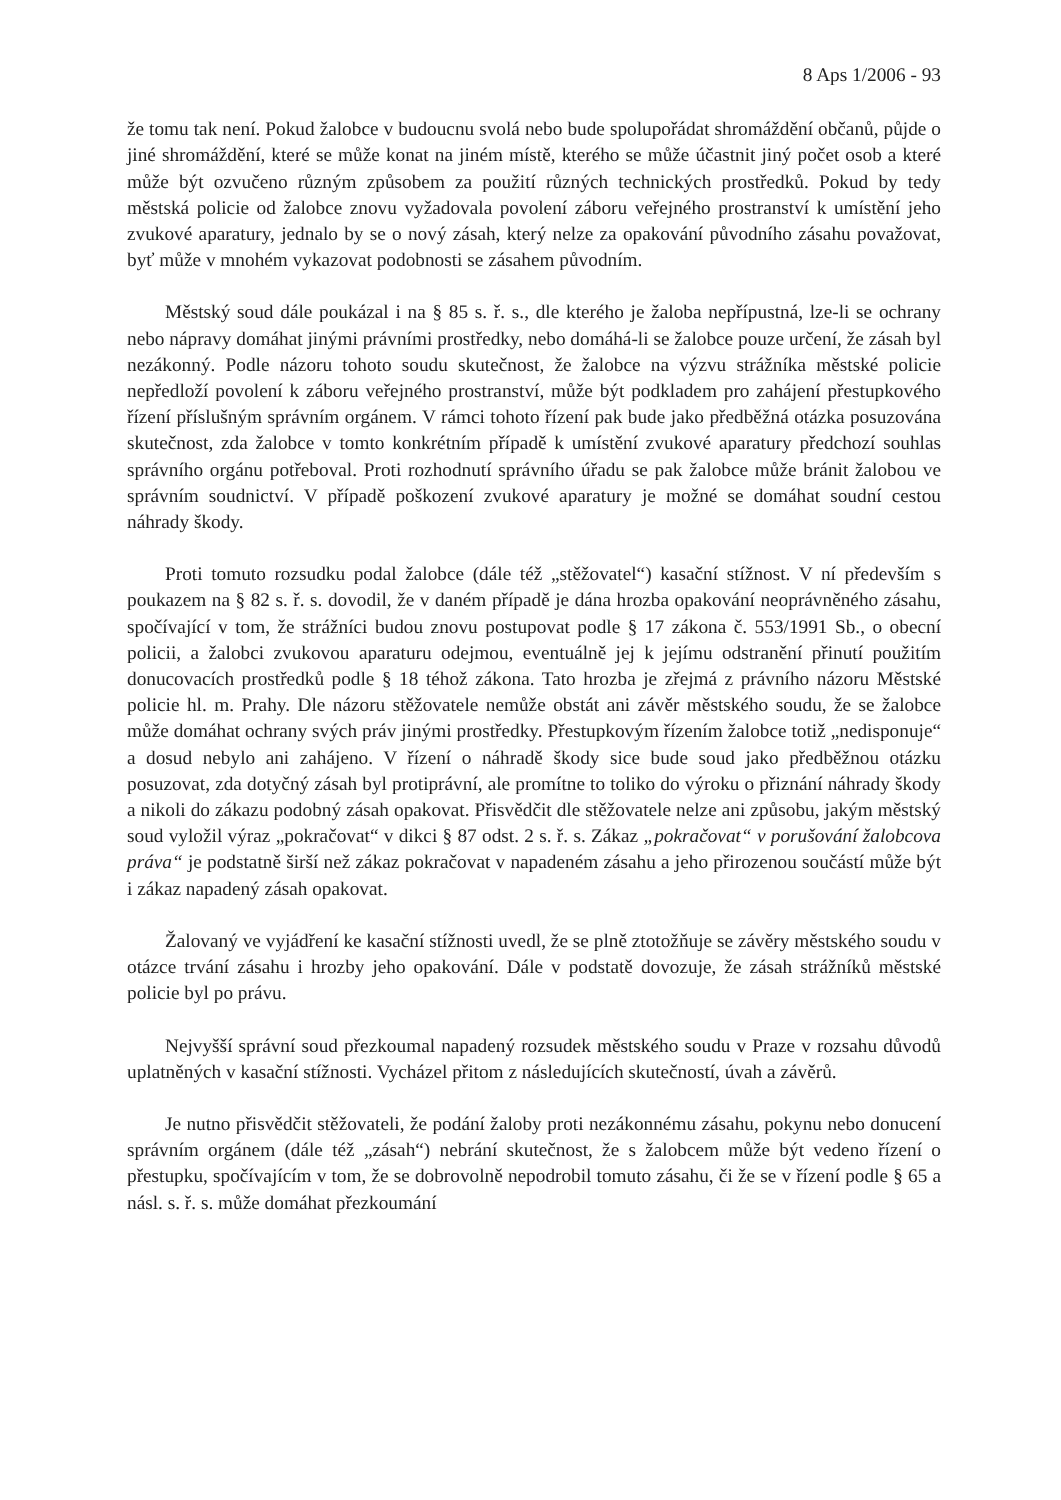8 Aps 1/2006 - 93
že tomu tak není. Pokud žalobce v budoucnu svolá nebo bude spolupořádat shromáždění občanů, půjde o jiné shromáždění, které se může konat na jiném místě, kterého se může účastnit jiný počet osob a které může být ozvučeno různým způsobem za použití různých technických prostředků. Pokud by tedy městská policie od žalobce znovu vyžadovala povolení záboru veřejného prostranství k umístění jeho zvukové aparatury, jednalo by se o nový zásah, který nelze za opakování původního zásahu považovat, byť může v mnohém vykazovat podobnosti se zásahem původním.
Městský soud dále poukázal i na § 85 s. ř. s., dle kterého je žaloba nepřípustná, lze-li se ochrany nebo nápravy domáhat jinými právními prostředky, nebo domáhá-li se žalobce pouze určení, že zásah byl nezákonný. Podle názoru tohoto soudu skutečnost, že žalobce na výzvu strážníka městské policie nepředloží povolení k záboru veřejného prostranství, může být podkladem pro zahájení přestupkového řízení příslušným správním orgánem. V rámci tohoto řízení pak bude jako předběžná otázka posuzována skutečnost, zda žalobce v tomto konkrétním případě k umístění zvukové aparatury předchozí souhlas správního orgánu potřeboval. Proti rozhodnutí správního úřadu se pak žalobce může bránit žalobou ve správním soudnictví. V případě poškození zvukové aparatury je možné se domáhat soudní cestou náhrady škody.
Proti tomuto rozsudku podal žalobce (dále též „stěžovatel“) kasační stížnost. V ní především s poukazem na § 82 s. ř. s. dovodil, že v daném případě je dána hrozba opakování neoprávněného zásahu, spočívající v tom, že strážníci budou znovu postupovat podle § 17 zákona č. 553/1991 Sb., o obecní policii, a žalobci zvukovou aparaturu odejmou, eventuálně jej k jejímu odstranění přinutí použitím donucovacích prostředků podle § 18 téhož zákona. Tato hrozba je zřejmá z právního názoru Městské policie hl. m. Prahy. Dle názoru stěžovatele nemůže obstát ani závěr městského soudu, že se žalobce může domáhat ochrany svých práv jinými prostředky. Přestupkovým řízením žalobce totiž „nedisponuje“ a dosud nebylo ani zahájeno. V řízení o náhradě škody sice bude soud jako předběžnou otázku posuzovat, zda dotyčný zásah byl protiprávní, ale promítne to toliko do výroku o přiznání náhrady škody a nikoli do zákazu podobný zásah opakovat. Přisvědčit dle stěžovatele nelze ani způsobu, jakým městský soud vyložil výraz „pokračovat“ v dikci § 87 odst. 2 s. ř. s. Zákaz „pokračovat“ v porušování žalobcova práva“ je podstatně širší než zákaz pokračovat v napadeném zásahu a jeho přirozenou součástí může být i zákaz napadený zásah opakovat.
Žalovaný ve vyjádření ke kasační stížnosti uvedl, že se plně ztotožňuje se závěry městského soudu v otázce trvání zásahu i hrozby jeho opakování. Dále v podstatě dovozuje, že zásah strážníků městské policie byl po právu.
Nejvyšší správní soud přezkoumal napadený rozsudek městského soudu v Praze v rozsahu důvodů uplatněných v kasační stížnosti. Vycházel přitom z následujících skutečností, úvah a závěrů.
Je nutno přisvědčit stěžovateli, že podání žaloby proti nezákonnému zásahu, pokynu nebo donucení správním orgánem (dále též „zásah“) nebrání skutečnost, že s žalobcem může být vedeno řízení o přestupku, spočívajícím v tom, že se dobrovolně nepodrobil tomuto zásahu, či že se v řízení podle § 65 a násl. s. ř. s. může domáhat přezkoumání